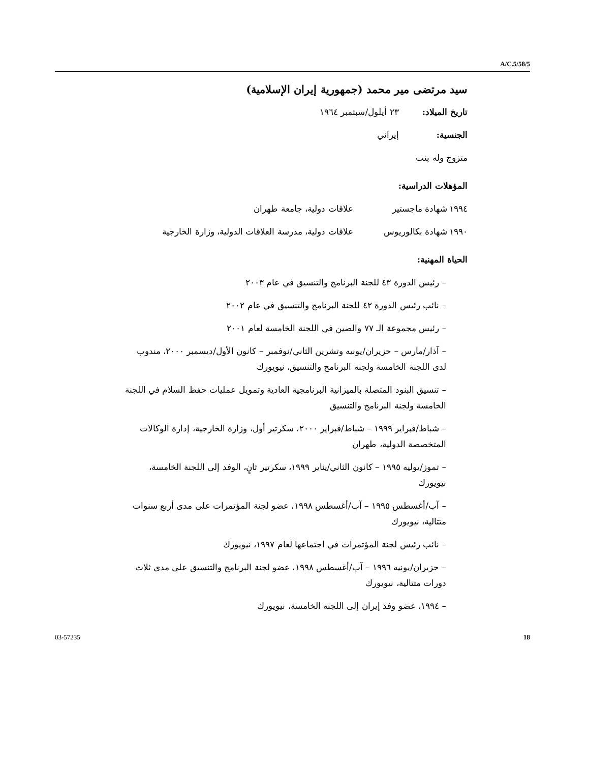A/C.5/58/5
سيد مرتضى مير محمد (جمهورية إيران الإسلامية)
تاريخ الميلاد: ٢٣ أيلول/سبتمبر ١٩٦٤
الجنسية: إيراني
متزوج وله بنت
المؤهلات الدراسية:
١٩٩٤ شهادة ماجستير علاقات دولية، جامعة طهران
١٩٩٠ شهادة بكالوريوس علاقات دولية، مدرسة العلاقات الدولية، وزارة الخارجية
الحياة المهنية:
– رئيس الدورة ٤٣ للجنة البرنامج والتنسيق في عام ٢٠٠٣
– نائب رئيس الدورة ٤٢ للجنة البرنامج والتنسيق في عام ٢٠٠٢
– رئيس مجموعة الـ ٧٧ والصين في اللجنة الخامسة لعام ٢٠٠١
– آذار/مارس – حزيران/يونيه وتشرين الثاني/نوفمبر – كانون الأول/ديسمبر ٢٠٠٠، مندوب لدى اللجنة الخامسة ولجنة البرنامج والتنسيق، نيويورك
– تنسيق البنود المتصلة بالميزانية البرنامجية العادية وتمويل عمليات حفظ السلام في اللجنة الخامسة ولجنة البرنامج والتنسيق
– شباط/فبراير ١٩٩٩ – شباط/فبراير ٢٠٠٠، سكرتير أول، وزارة الخارجية، إدارة الوكالات المتخصصة الدولية، طهران
– تموز/يوليه ١٩٩٥ – كانون الثاني/يناير ١٩٩٩، سكرتير ثانٍ، الوفد إلى اللجنة الخامسة، نيويورك
– آب/أغسطس ١٩٩٥ – آب/أغسطس ١٩٩٨، عضو لجنة المؤتمرات على مدى أربع سنوات متتالية، نيويورك
– نائب رئيس لجنة المؤتمرات في اجتماعها لعام ١٩٩٧، نيويورك
– حزيران/يونيه ١٩٩٦ – آب/أغسطس ١٩٩٨، عضو لجنة البرنامج والتنسيق على مدى ثلاث دورات متتالية، نيويورك
– ١٩٩٤، عضو وفد إيران إلى اللجنة الخامسة، نيويورك
03-57235 18